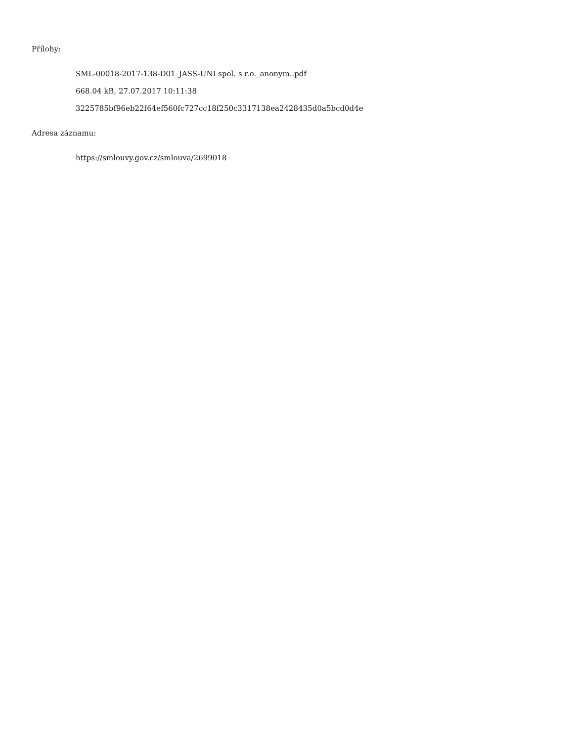Přílohy:
SML-00018-2017-138-D01_JASS-UNI spol. s r.o._anonym..pdf
668.04 kB, 27.07.2017 10:11:38
3225785bf96eb22f64ef560fc727cc18f250c3317138ea2428435d0a5bcd0d4e
Adresa záznamu:
https://smlouvy.gov.cz/smlouva/2699018